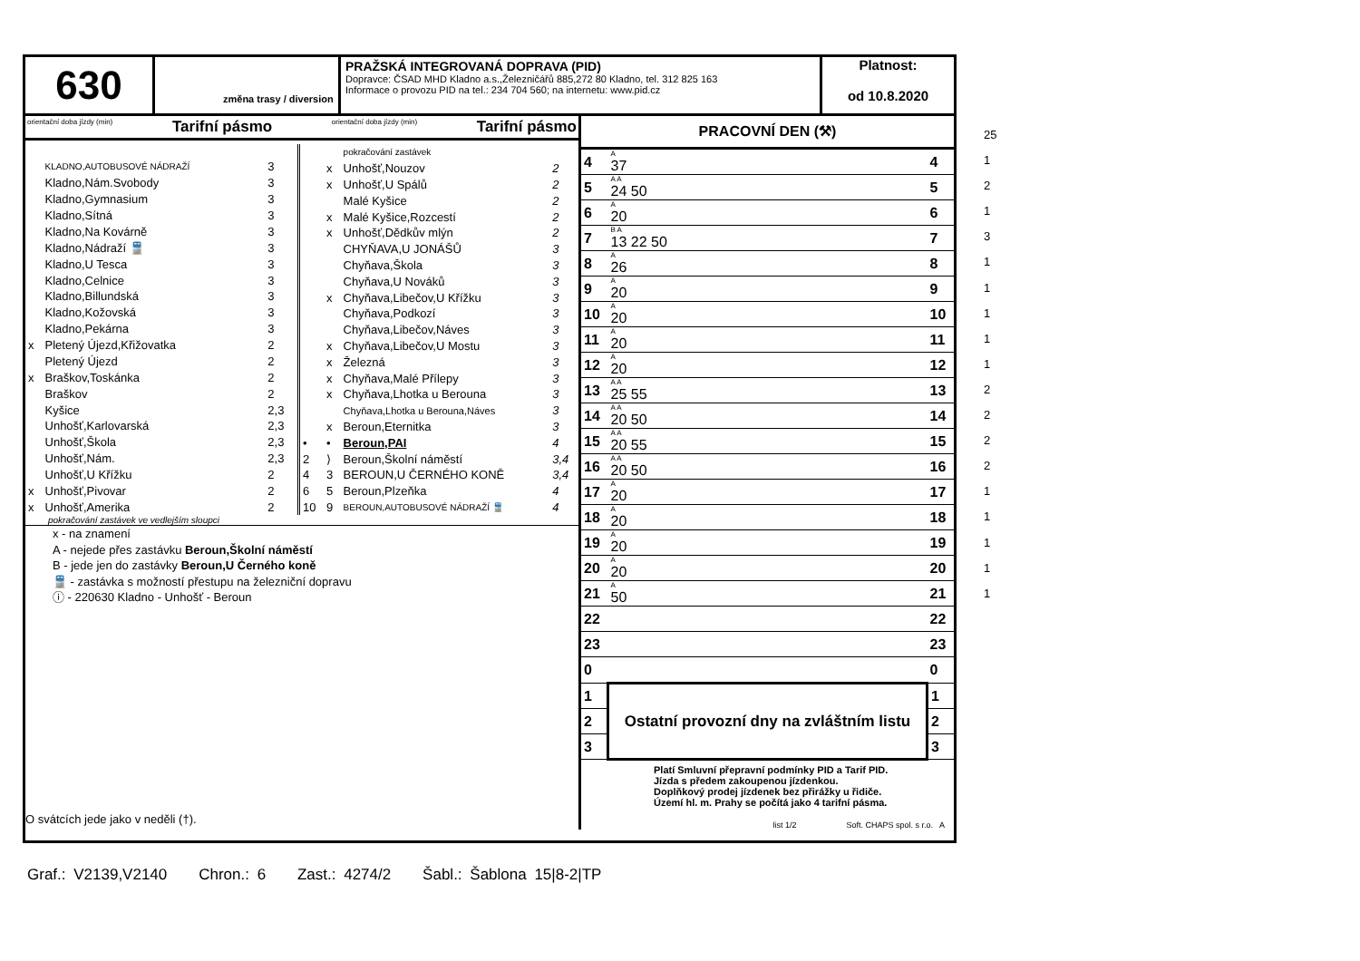630
změna trasy / diversion
PRAŽSKÁ INTEGROVANÁ DOPRAVA (PID)
Dopravce: ČSAD MHD Kladno a.s.,Železničářů 885,272 80 Kladno, tel. 312 825 163
Informace o provozu PID na tel.: 234 704 560; na internetu: www.pid.cz
Platnost:
od 10.8.2020
orientační doba jízdy (min) Tarifní pásmo orientační doba jízdy (min) Tarifní pásmo
| | KLADNO,AUTOBUSOVÉ NÁDRAŽÍ | 3 |
| | Kladno,Nám.Svobody | 3 |
| | Kladno,Gymnasium | 3 |
| | Kladno,Sítná | 3 |
| | Kladno,Na Kovárně | 3 |
| | Kladno,Nádraží 🚆 | 3 |
| | Kladno,U Tesca | 3 |
| | Kladno,Celnice | 3 |
| | Kladno,Billundská | 3 |
| | Kladno,Kožovská | 3 |
| | Kladno,Pekárna | 3 |
| x | Pletený Újezd,Křižovatka | 2 |
| | Pletený Újezd | 2 |
| x | Braškov,Toskánka | 2 |
| | Braškov | 2 |
| | Kyšice | 2,3 |
| | Unhošť,Karlovarská | 2,3 |
| | Unhošť,Škola | 2,3 |
| | Unhošť,Nám. | 2,3 |
| | Unhošť,U Křížku | 2 |
| x | Unhošť,Pivovar | 2 |
| x | Unhošť,Amerika | 2 |
| | | pokračování zastávek | |
| | x | Unhošť,Nouzov | 2 |
| | x | Unhošť,U Spálů | 2 |
| | | Malé Kyšice | 2 |
| | x | Malé Kyšice,Rozcestí | 2 |
| | x | Unhošť,Dědkův mlýn | 2 |
| | | CHYŇAVA,U JONÁŠŮ | 3 |
| | | Chyňava,Škola | 3 |
| | | Chyňava,U Nováků | 3 |
| | x | Chyňava,Libečov,U Křížku | 3 |
| | | Chyňava,Podkozí | 3 |
| | | Chyňava,Libečov,Náves | 3 |
| | x | Chyňava,Libečov,U Mostu | 3 |
| | x | Železná | 3 |
| | x | Chyňava,Malé Přílepy | 3 |
| | x | Chyňava,Lhotka u Berouna | 3 |
| | | Chyňava,Lhotka u Berouna,Náves | 3 |
| | x | Beroun,Eternitka | 3 |
| • | • | Beroun,PAI | 4 |
| 2 | ⟩ | Beroun,Školní náměstí | 3,4 |
| 4 | 3 | BEROUN,U ČERNÉHO KONĚ | 3,4 |
| 6 | 5 | Beroun,Plzeňka | 4 |
| 10 | 9 | BEROUN,AUTOBUSOVÉ NÁDRAŽÍ 🚆 | 4 |
pokračování zastávek ve vedlejším sloupci
x - na znamení
A - nejede přes zastávku Beroun,Školní náměstí
B - jede jen do zastávky Beroun,U Černého koně
🚆 - zastávka s možností přestupu na železniční dopravu
ⓘ - 220630 Kladno - Unhošť - Beroun
O svátcích jede jako v neděli (†).
PRACOVNÍ DEN (⚒)
| 4 | A 37 | 4 |
| 5 | A A 24 50 | 5 |
| 6 | A 20 | 6 |
| 7 | B A 13 22 50 | 7 |
| 8 | A 26 | 8 |
| 9 | A 20 | 9 |
| 10 | A 20 | 10 |
| 11 | A 20 | 11 |
| 12 | A 20 | 12 |
| 13 | A A 25 55 | 13 |
| 14 | A A 20 50 | 14 |
| 15 | A A 20 55 | 15 |
| 16 | A A 20 50 | 16 |
| 17 | A 20 | 17 |
| 18 | A 20 | 18 |
| 19 | A 20 | 19 |
| 20 | A 20 | 20 |
| 21 | A 50 | 21 |
| 22 | | 22 |
| 23 | | 23 |
| 0 | | 0 |
| 1 | Ostatní provozní dny na zvláštním listu | 1 |
| 2 | | 2 |
| 3 | | 3 |
Platí Smluvní přepravní podmínky PID a Tarif PID.
Jízda s předem zakoupenou jízdenkou.
Doplňkový prodej jízdenek bez přirážky u řidiče.
Území hl. m. Prahy se počítá jako 4 tarifní pásma.
list 1/2 Soft. CHAPS spol. s r.o. A
25
1
2
1
3
1
1
1
1
1
2
2
2
2
1
1
1
1
1
Graf.: V2139,V2140 Chron.: 6 Zast.: 4274/2 Šabl.: Šablona 15|8-2|TP